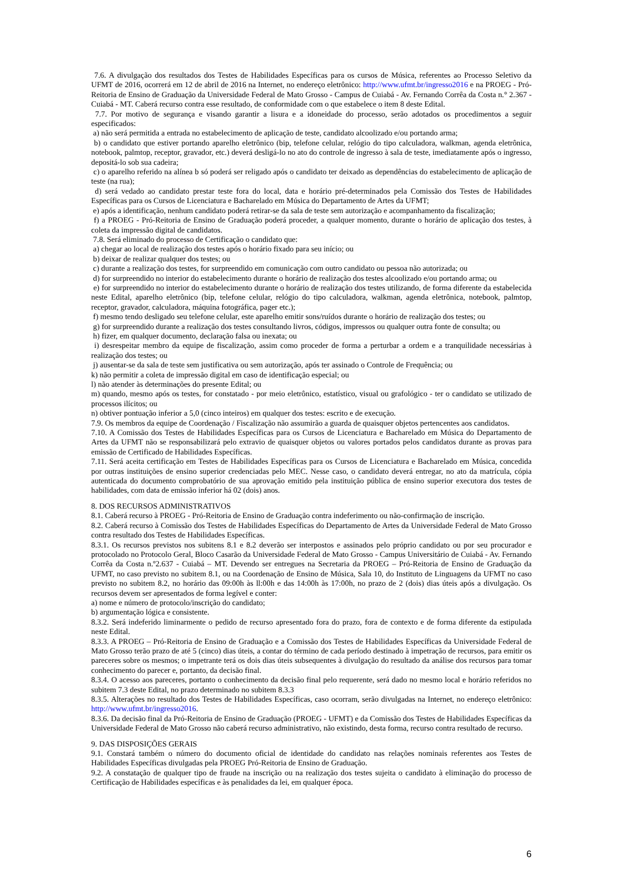7.6. A divulgação dos resultados dos Testes de Habilidades Específicas para os cursos de Música, referentes ao Processo Seletivo da UFMT de 2016, ocorrerá em 12 de abril de 2016 na Internet, no endereço eletrônico: http://www.ufmt.br/ingresso2016 e na PROEG - Pró-Reitoria de Ensino de Graduação da Universidade Federal de Mato Grosso - Campus de Cuiabá - Av. Fernando Corrêa da Costa n.° 2.367 - Cuiabá - MT. Caberá recurso contra esse resultado, de conformidade com o que estabelece o item 8 deste Edital.
7.7. Por motivo de segurança e visando garantir a lisura e a idoneidade do processo, serão adotados os procedimentos a seguir especificados:
a) não será permitida a entrada no estabelecimento de aplicação de teste, candidato alcoolizado e/ou portando arma;
b) o candidato que estiver portando aparelho eletrônico (bip, telefone celular, relógio do tipo calculadora, walkman, agenda eletrônica, notebook, palmtop, receptor, gravador, etc.) deverá desligá-lo no ato do controle de ingresso à sala de teste, imediatamente após o ingresso, depositá-lo sob sua cadeira;
c) o aparelho referido na alínea b só poderá ser religado após o candidato ter deixado as dependências do estabelecimento de aplicação de teste (na rua);
d) será vedado ao candidato prestar teste fora do local, data e horário pré-determinados pela Comissão dos Testes de Habilidades Específicas para os Cursos de Licenciatura e Bacharelado em Música do Departamento de Artes da UFMT;
e) após a identificação, nenhum candidato poderá retirar-se da sala de teste sem autorização e acompanhamento da fiscalização;
f) a PROEG - Pró-Reitoria de Ensino de Graduação poderá proceder, a qualquer momento, durante o horário de aplicação dos testes, à coleta da impressão digital de candidatos.
7.8. Será eliminado do processo de Certificação o candidato que:
a) chegar ao local de realização dos testes após o horário fixado para seu início; ou
b) deixar de realizar qualquer dos testes; ou
c) durante a realização dos testes, for surpreendido em comunicação com outro candidato ou pessoa não autorizada; ou
d) for surpreendido no interior do estabelecimento durante o horário de realização dos testes alcoolizado e/ou portando arma; ou
e) for surpreendido no interior do estabelecimento durante o horário de realização dos testes utilizando, de forma diferente da estabelecida neste Edital, aparelho eletrônico (bip, telefone celular, relógio do tipo calculadora, walkman, agenda eletrônica, notebook, palmtop, receptor, gravador, calculadora, máquina fotográfica, pager etc.);
f) mesmo tendo desligado seu telefone celular, este aparelho emitir sons/ruídos durante o horário de realização dos testes; ou
g) for surpreendido durante a realização dos testes consultando livros, códigos, impressos ou qualquer outra fonte de consulta; ou
h) fizer, em qualquer documento, declaração falsa ou inexata; ou
i) desrespeitar membro da equipe de fiscalização, assim como proceder de forma a perturbar a ordem e a tranquilidade necessárias à realização dos testes; ou
j) ausentar-se da sala de teste sem justificativa ou sem autorização, após ter assinado o Controle de Frequência; ou
k) não permitir a coleta de impressão digital em caso de identificação especial; ou
l) não atender às determinações do presente Edital; ou
m) quando, mesmo após os testes, for constatado - por meio eletrônico, estatístico, visual ou grafológico - ter o candidato se utilizado de processos ilícitos; ou
n) obtiver pontuação inferior a 5,0 (cinco inteiros) em qualquer dos testes: escrito e de execução.
7.9. Os membros da equipe de Coordenação / Fiscalização não assumirão a guarda de quaisquer objetos pertencentes aos candidatos.
7.10. A Comissão dos Testes de Habilidades Específicas para os Cursos de Licenciatura e Bacharelado em Música do Departamento de Artes da UFMT não se responsabilizará pelo extravio de quaisquer objetos ou valores portados pelos candidatos durante as provas para emissão de Certificado de Habilidades Específicas.
7.11. Será aceita certificação em Testes de Habilidades Específicas para os Cursos de Licenciatura e Bacharelado em Música, concedida por outras instituições de ensino superior credenciadas pelo MEC. Nesse caso, o candidato deverá entregar, no ato da matrícula, cópia autenticada do documento comprobatório de sua aprovação emitido pela instituição pública de ensino superior executora dos testes de habilidades, com data de emissão inferior há 02 (dois) anos.
8. DOS RECURSOS ADMINISTRATIVOS
8.1. Caberá recurso à PROEG - Pró-Reitoria de Ensino de Graduação contra indeferimento ou não-confirmação de inscrição.
8.2. Caberá recurso à Comissão dos Testes de Habilidades Específicas do Departamento de Artes da Universidade Federal de Mato Grosso contra resultado dos Testes de Habilidades Específicas.
8.3.1. Os recursos previstos nos subitens 8.1 e 8.2 deverão ser interpostos e assinados pelo próprio candidato ou por seu procurador e protocolado no Protocolo Geral, Bloco Casarão da Universidade Federal de Mato Grosso - Campus Universitário de Cuiabá - Av. Fernando Corrêa da Costa n.º2.637 - Cuiabá – MT. Devendo ser entregues na Secretaria da PROEG – Pró-Reitoria de Ensino de Graduação da UFMT, no caso previsto no subitem 8.1, ou na Coordenação de Ensino de Música, Sala 10, do Instituto de Linguagens da UFMT no caso previsto no subitem 8.2, no horário das 09:00h às ll:00h e das 14:00h às 17:00h, no prazo de 2 (dois) dias úteis após a divulgação. Os recursos devem ser apresentados de forma legível e conter:
a) nome e número de protocolo/inscrição do candidato;
b) argumentação lógica e consistente.
8.3.2. Será indeferido liminarmente o pedido de recurso apresentado fora do prazo, fora de contexto e de forma diferente da estipulada neste Edital.
8.3.3. A PROEG – Pró-Reitoria de Ensino de Graduação e a Comissão dos Testes de Habilidades Específicas da Universidade Federal de Mato Grosso terão prazo de até 5 (cinco) dias úteis, a contar do término de cada período destinado à impetração de recursos, para emitir os pareceres sobre os mesmos; o impetrante terá os dois dias úteis subsequentes à divulgação do resultado da análise dos recursos para tomar conhecimento do parecer e, portanto, da decisão final.
8.3.4. O acesso aos pareceres, portanto o conhecimento da decisão final pelo requerente, será dado no mesmo local e horário referidos no subitem 7.3 deste Edital, no prazo determinado no subitem 8.3.3
8.3.5. Alterações no resultado dos Testes de Habilidades Específicas, caso ocorram, serão divulgadas na Internet, no endereço eletrônico: http://www.ufmt.br/ingresso2016.
8.3.6. Da decisão final da Pró-Reitoria de Ensino de Graduação (PROEG - UFMT) e da Comissão dos Testes de Habilidades Específicas da Universidade Federal de Mato Grosso não caberá recurso administrativo, não existindo, desta forma, recurso contra resultado de recurso.
9. DAS DISPOSIÇÕES GERAIS
9.1. Constará também o número do documento oficial de identidade do candidato nas relações nominais referentes aos Testes de Habilidades Específicas divulgadas pela PROEG Pró-Reitoria de Ensino de Graduação.
9.2. A constatação de qualquer tipo de fraude na inscrição ou na realização dos testes sujeita o candidato à eliminação do processo de Certificação de Habilidades específicas e às penalidades da lei, em qualquer época.
6